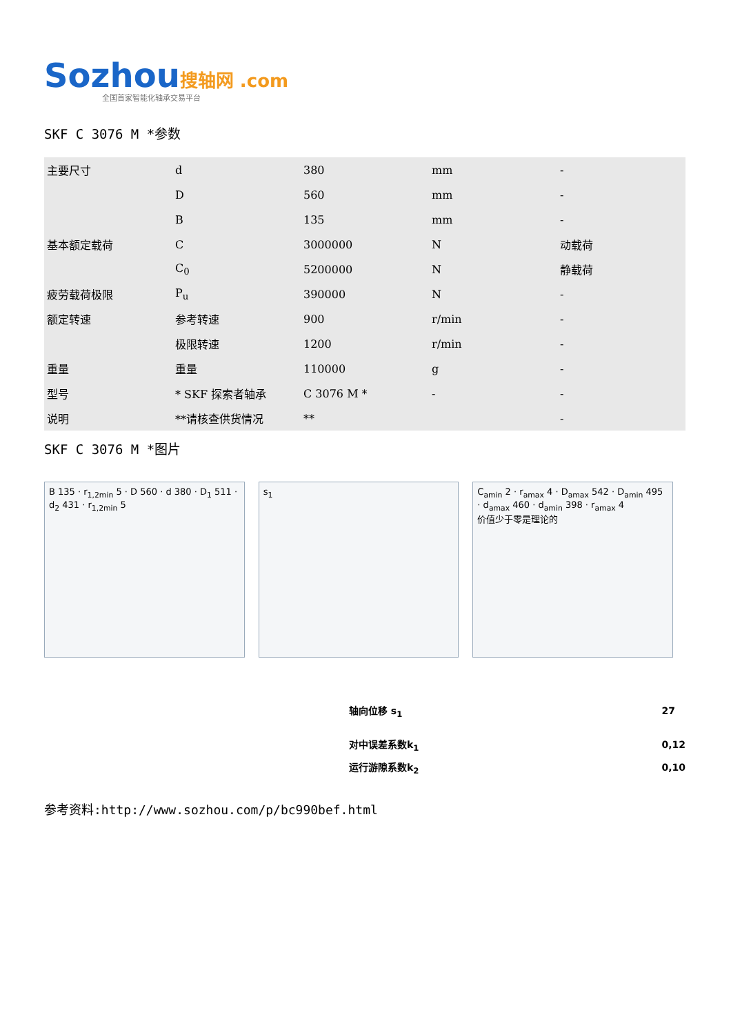Sozhou搜轴网 .com
全国首家智能化轴承交易平台
SKF C 3076 M *参数
| 主要尺寸 | d | 380 | mm | - |
| | D | 560 | mm | - |
| | B | 135 | mm | - |
| 基本额定载荷 | C | 3000000 | N | 动载荷 |
| | C<sub>0</sub> | 5200000 | N | 静载荷 |
| 疲劳载荷极限 | P<sub>u</sub> | 390000 | N | - |
| 额定转速 | 参考转速 | 900 | r/min | - |
| | 极限转速 | 1200 | r/min | - |
| 重量 | 重量 | 110000 | g | - |
| 型号 | * SKF 探索者轴承 | C 3076 M * | - | - |
| 说明 | **请核查供货情况 | ** | | - |
SKF C 3076 M *图片
B 135 · r<sub>1,2min</sub> 5 · D 560 · d 380 · D<sub>1</sub> 511 · d<sub>2</sub> 431 · r<sub>1,2min</sub> 5
s<sub>1</sub> C<sub>amin</sub> 2 · r<sub>amax</sub> 4 · D<sub>amax</sub> 542 · D<sub>amin</sub> 495 · d<sub>amax</sub> 460 · d<sub>amin</sub> 398 · r<sub>amax</sub> 4
价值少于零是理论的
| 轴向位移 s<sub>1</sub> | 27 |
| 对中误差系数k<sub>1</sub> | 0,12 |
| 运行游隙系数k<sub>2</sub> | 0,10 |
参考资料:http://www.sozhou.com/p/bc990bef.html